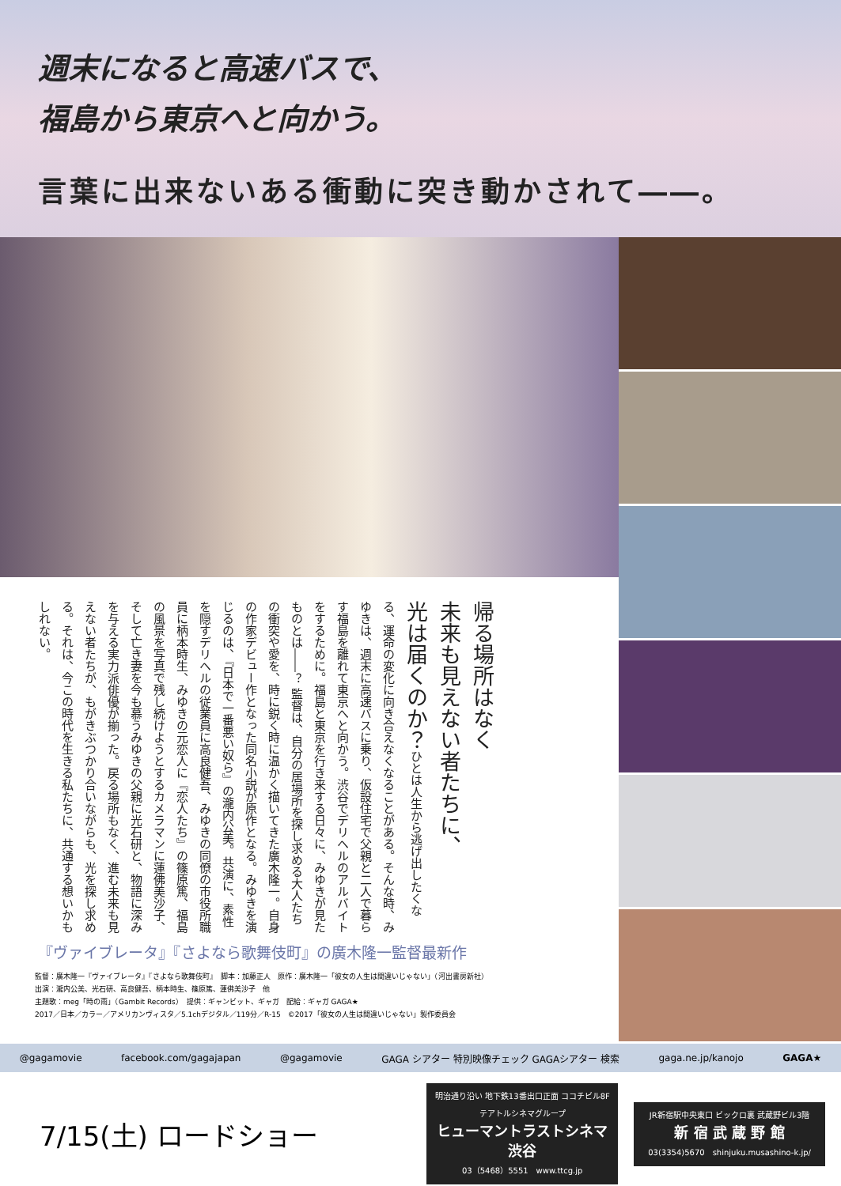週末になると高速バスで、
福島から東京へと向かう。
言葉に出来ないある衝動に突き動かされて――。
帰る場所はなく
未来も見えない者たちに、
光は届くのか？ひとは人生から逃げ出したくなる、運命の変化に向き合えなくなることがある。そんな時、みゆきは、週末に高速バスに乗り、仮設住宅で父親と二人で暮らす福島を離れて東京へと向かう。渋谷でデリヘルのアルバイトをするために。福島と東京を行き来する日々に、みゆきが見たものとは――？ 監督は、自分の居場所を探し求める大人たちの衝突や愛を、時に鋭く時に温かく描いてきた廣木隆一。自身の作家デビュー作となった同名小説が原作となる。みゆきを演じるのは、『日本で一番悪い奴ら』の瀧内公美。共演に、素性を隠すデリヘルの従業員に高良健吾、みゆきの同僚の市役所職員に柄本時生、みゆきの元恋人に『恋人たち』の篠原篤、福島の風景を写真で残し続けようとするカメラマンに蓮佛美沙子、そして亡き妻を今も慕うみゆきの父親に光石研と、物語に深みを与える実力派俳優が揃った。戻る場所もなく、進む未来も見えない者たちが、もがきぶつかり合いながらも、光を探し求める。それは、今この時代を生きる私たちに、共通する想いかもしれない。
『ヴァイブレータ』『さよなら歌舞伎町』の廣木隆一監督最新作
監督：廣木隆一『ヴァイブレータ』『さよなら歌舞伎町』　脚本：加藤正人　原作：廣木隆一「彼女の人生は間違いじゃない」（河出書房新社）
出演：瀧内公美、光石研、高良健吾、柄本時生、篠原篤、蓮佛美沙子　他
主題歌：meg「時の雨」（Gambit Records）　提供：ギャンビット、ギャガ　配給：ギャガ GAGA★
2017／日本／カラー／アメリカンヴィスタ／5.1chデジタル／119分／R-15　©2017「彼女の人生は間違いじゃない」製作委員会
@gagamovie facebook.com/gagajapan @gagamovie GAGA シアター 特別映像チェック GAGAシアター 検索 gaga.ne.jp/kanojo GAGA★
7/15(土) ロードショー
明治通り沿い 地下鉄13番出口正面 ココチビル8F
テアトルシネマグループ
ヒューマントラストシネマ渋谷
03（5468）5551　www.ttcg.jp
JR新宿駅中央東口 ビックロ裏 武蔵野ビル3階
新 宿 武 蔵 野 館
03(3354)5670　shinjuku.musashino-k.jp/